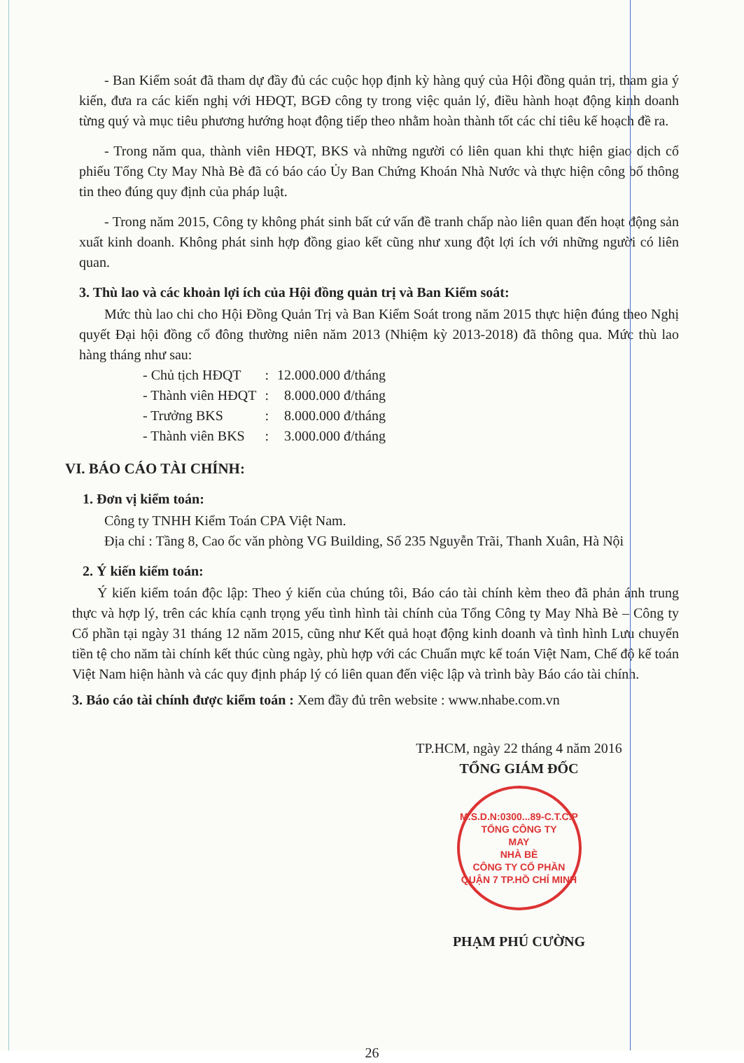- Ban Kiểm soát đã tham dự đầy đủ các cuộc họp định kỳ hàng quý của Hội đồng quản trị, tham gia ý kiến, đưa ra các kiến nghị với HĐQT, BGĐ công ty trong việc quản lý, điều hành hoạt động kinh doanh từng quý và mục tiêu phương hướng hoạt động tiếp theo nhằm hoàn thành tốt các chỉ tiêu kế hoạch đề ra.
- Trong năm qua, thành viên HĐQT, BKS và những người có liên quan khi thực hiện giao dịch cổ phiếu Tổng Cty May Nhà Bè đã có báo cáo Ủy Ban Chứng Khoán Nhà Nước và thực hiện công bố thông tin theo đúng quy định của pháp luật.
- Trong năm 2015, Công ty không phát sinh bất cứ vấn đề tranh chấp nào liên quan đến hoạt động sản xuất kinh doanh. Không phát sinh hợp đồng giao kết cũng như xung đột lợi ích với những người có liên quan.
3. Thù lao và các khoản lợi ích của Hội đồng quản trị và Ban Kiểm soát:
Mức thù lao chi cho Hội Đồng Quản Trị và Ban Kiểm Soát trong năm 2015 thực hiện đúng theo Nghị quyết Đại hội đồng cổ đông thường niên năm 2013 (Nhiệm kỳ 2013-2018) đã thông qua. Mức thù lao hàng tháng như sau:
| - Chủ tịch HĐQT | : | 12.000.000 đ/tháng |
| - Thành viên HĐQT | : | 8.000.000 đ/tháng |
| - Trưởng BKS | : | 8.000.000 đ/tháng |
| - Thành viên BKS | : | 3.000.000 đ/tháng |
VI. BÁO CÁO TÀI CHÍNH:
1. Đơn vị kiểm toán:
Công ty TNHH Kiểm Toán CPA Việt Nam.
Địa chỉ : Tầng 8, Cao ốc văn phòng VG Building, Số 235 Nguyễn Trãi, Thanh Xuân, Hà Nội
2. Ý kiến kiểm toán:
Ý kiến kiểm toán độc lập: Theo ý kiến của chúng tôi, Báo cáo tài chính kèm theo đã phản ánh trung thực và hợp lý, trên các khía cạnh trọng yếu tình hình tài chính của Tổng Công ty May Nhà Bè – Công ty Cổ phần tại ngày 31 tháng 12 năm 2015, cũng như Kết quả hoạt động kinh doanh và tình hình Lưu chuyển tiền tệ cho năm tài chính kết thúc cùng ngày, phù hợp với các Chuẩn mực kế toán Việt Nam, Chế độ kế toán Việt Nam hiện hành và các quy định pháp lý có liên quan đến việc lập và trình bày Báo cáo tài chính.
3. Báo cáo tài chính được kiểm toán : Xem đầy đủ trên website : www.nhabe.com.vn
TP.HCM, ngày 22 tháng 4 năm 2016
TỔNG GIÁM ĐỐC
M.S.D.N:0300...89-C.T.C.P
TỔNG CÔNG TY
MAY
NHÀ BÈ
CÔNG TY CỔ PHẦN
QUẬN 7 TP.HỒ CHÍ MINH
PHẠM PHÚ CƯỜNG
26